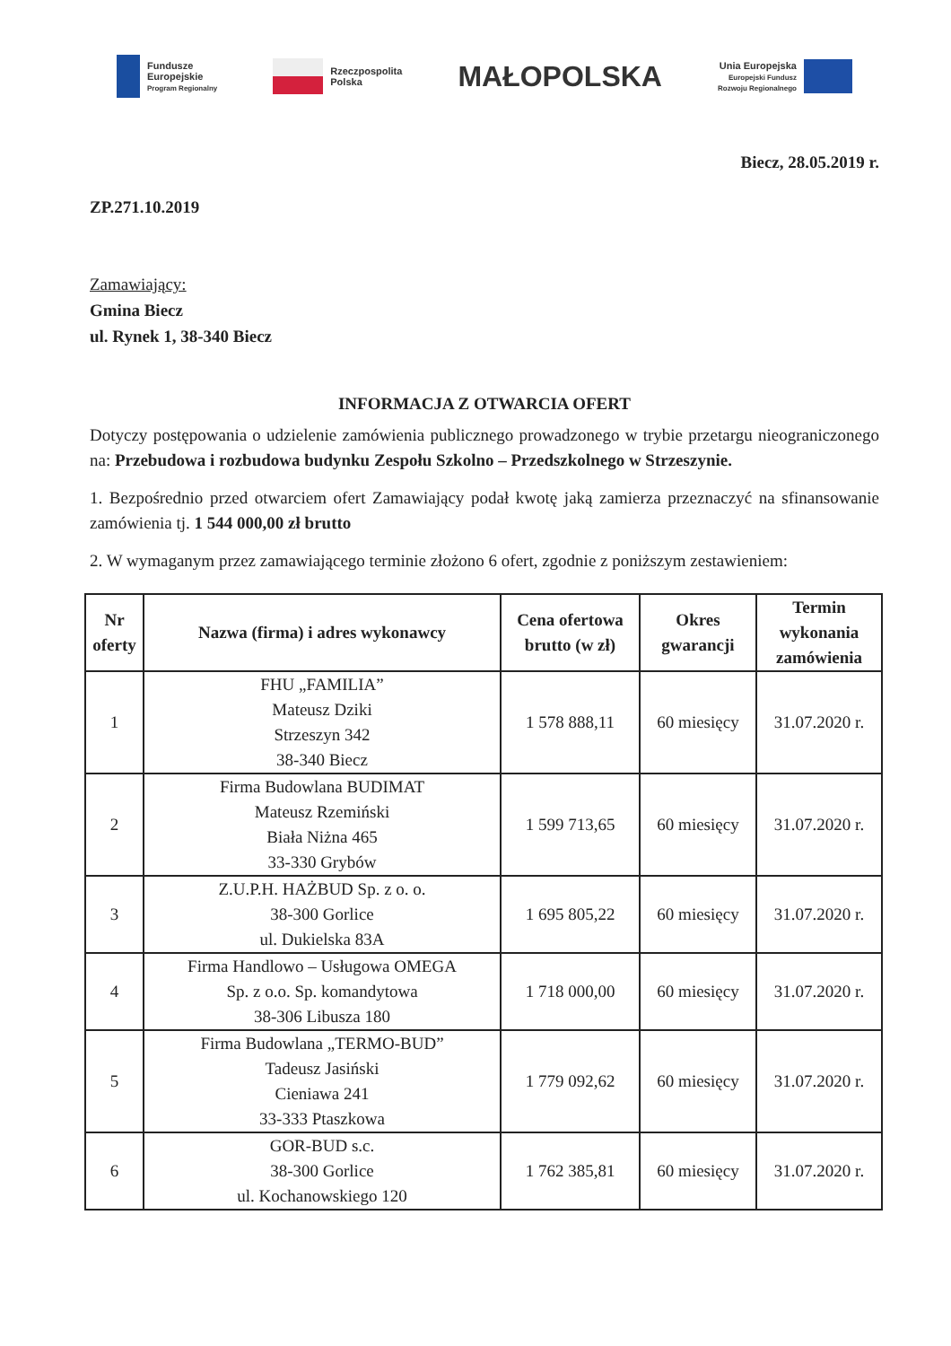Fundusze
Europejskie
Program Regionalny
Rzeczpospolita
Polska
MAŁOPOLSKA
Unia Europejska
Europejski Fundusz
Rozwoju Regionalnego
Biecz, 28.05.2019 r.
ZP.271.10.2019
Zamawiający:
Gmina Biecz
ul. Rynek 1, 38-340 Biecz
INFORMACJA Z OTWARCIA OFERT
Dotyczy postępowania o udzielenie zamówienia publicznego prowadzonego w trybie przetargu nieograniczonego na: Przebudowa i rozbudowa budynku Zespołu Szkolno – Przedszkolnego w Strzeszynie.
1. Bezpośrednio przed otwarciem ofert Zamawiający podał kwotę jaką zamierza przeznaczyć na sfinansowanie zamówienia tj. 1 544 000,00 zł brutto
2. W wymaganym przez zamawiającego terminie złożono 6 ofert, zgodnie z poniższym zestawieniem:
| Nr oferty | Nazwa (firma) i adres wykonawcy | Cena ofertowa brutto (w zł) | Okres gwarancji | Termin wykonania zamówienia |
| --- | --- | --- | --- | --- |
| 1 | FHU „FAMILIA” Mateusz Dziki Strzeszyn 342 38-340 Biecz | 1 578 888,11 | 60 miesięcy | 31.07.2020 r. |
| 2 | Firma Budowlana BUDIMAT Mateusz Rzemiński Biała Niżna 465 33-330 Grybów | 1 599 713,65 | 60 miesięcy | 31.07.2020 r. |
| 3 | Z.U.P.H. HAŻBUD Sp. z o. o. 38-300 Gorlice ul. Dukielska 83A | 1 695 805,22 | 60 miesięcy | 31.07.2020 r. |
| 4 | Firma Handlowo – Usługowa OMEGA Sp. z o.o. Sp. komandytowa 38-306 Libusza 180 | 1 718 000,00 | 60 miesięcy | 31.07.2020 r. |
| 5 | Firma Budowlana „TERMO-BUD” Tadeusz Jasiński Cieniawa 241 33-333 Ptaszkowa | 1 779 092,62 | 60 miesięcy | 31.07.2020 r. |
| 6 | GOR-BUD s.c. 38-300 Gorlice ul. Kochanowskiego 120 | 1 762 385,81 | 60 miesięcy | 31.07.2020 r. |